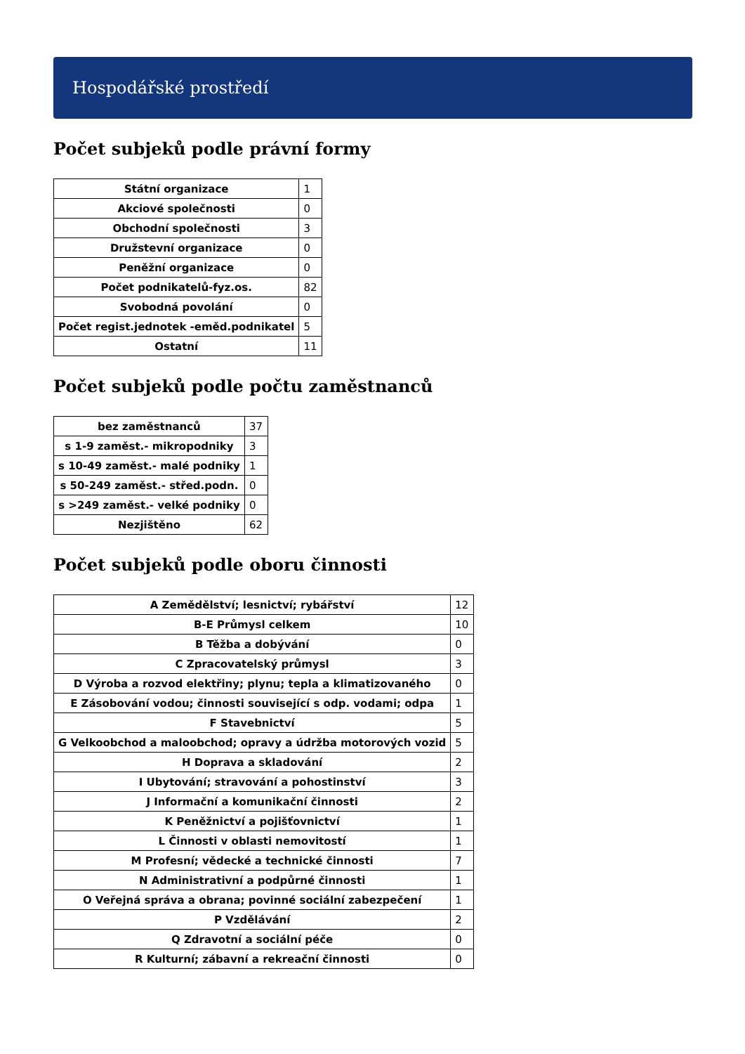Hospodářské prostředí
Počet subjeků podle právní formy
| Státní organizace | 1 |
| Akciové společnosti | 0 |
| Obchodní společnosti | 3 |
| Družstevní organizace | 0 |
| Peněžní organizace | 0 |
| Počet podnikatelů-fyz.os. | 82 |
| Svobodná povolání | 0 |
| Počet regist.jednotek -eměd.podnikatel | 5 |
| Ostatní | 11 |
Počet subjeků podle počtu zaměstnanců
| bez zaměstnanců | 37 |
| s 1-9 zaměst.- mikropodniky | 3 |
| s 10-49 zaměst.- malé podniky | 1 |
| s 50-249 zaměst.- střed.podn. | 0 |
| s >249 zaměst.- velké podniky | 0 |
| Nezjištěno | 62 |
Počet subjeků podle oboru činnosti
| A Zemědělství; lesnictví; rybářství | 12 |
| B-E Průmysl celkem | 10 |
| B Těžba a dobývání | 0 |
| C Zpracovatelský průmysl | 3 |
| D Výroba a rozvod elektřiny; plynu; tepla a klimatizovaného | 0 |
| E Zásobování vodou; činnosti související s odp. vodami; odpa | 1 |
| F Stavebnictví | 5 |
| G Velkoobchod a maloobchod; opravy a údržba motorových vozid | 5 |
| H Doprava a skladování | 2 |
| I Ubytování; stravování a pohostinství | 3 |
| J Informační a komunikační činnosti | 2 |
| K Peněžnictví a pojišťovnictví | 1 |
| L Činnosti v oblasti nemovitostí | 1 |
| M Profesní; vědecké a technické činnosti | 7 |
| N Administrativní a podpůrné činnosti | 1 |
| O Veřejná správa a obrana; povinné sociální zabezpečení | 1 |
| P Vzdělávání | 2 |
| Q Zdravotní a sociální péče | 0 |
| R Kulturní; zábavní a rekreační činnosti | 0 |